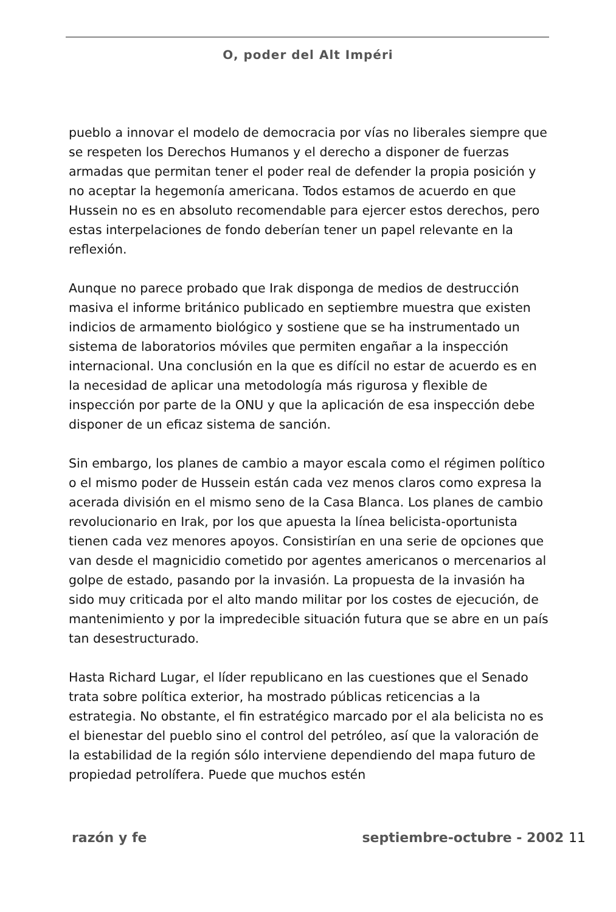O, poder del Alt Impéri
pueblo a innovar el modelo de democracia por vías no liberales siempre que se respeten los Derechos Humanos y el derecho a disponer de fuerzas armadas que permitan tener el poder real de defender la propia posición y no aceptar la hegemonía americana. Todos estamos de acuerdo en que Hussein no es en absoluto recomendable para ejercer estos derechos, pero estas interpelaciones de fondo deberían tener un papel relevante en la reflexión.
Aunque no parece probado que Irak disponga de medios de destrucción masiva el informe británico publicado en septiembre muestra que existen indicios de armamento biológico y sostiene que se ha instrumentado un sistema de laboratorios móviles que permiten engañar a la inspección internacional. Una conclusión en la que es difícil no estar de acuerdo es en la necesidad de aplicar una metodología más rigurosa y flexible de inspección por parte de la ONU y que la aplicación de esa inspección debe disponer de un eficaz sistema de sanción.
Sin embargo, los planes de cambio a mayor escala como el régimen político o el mismo poder de Hussein están cada vez menos claros como expresa la acerada división en el mismo seno de la Casa Blanca. Los planes de cambio revolucionario en Irak, por los que apuesta la línea belicista-oportunista tienen cada vez menores apoyos. Consistirían en una serie de opciones que van desde el magnicidio cometido por agentes americanos o mercenarios al golpe de estado, pasando por la invasión. La propuesta de la invasión ha sido muy criticada por el alto mando militar por los costes de ejecución, de mantenimiento y por la impredecible situación futura que se abre en un país tan desestructurado.
Hasta Richard Lugar, el líder republicano en las cuestiones que el Senado trata sobre política exterior, ha mostrado públicas reticencias a la estrategia. No obstante, el fin estratégico marcado por el ala belicista no es el bienestar del pueblo sino el control del petróleo, así que la valoración de la estabilidad de la región sólo interviene dependiendo del mapa futuro de propiedad petrolífera. Puede que muchos estén
razón y fe septiembre-octubre - 2002 11